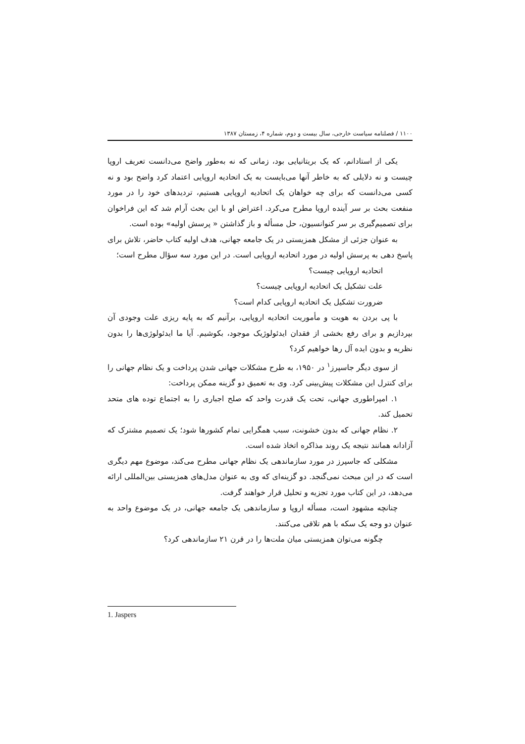۱۱۰۰ / فصلنامه سیاست خارجی، سال بیست و دوم، شماره ۴، زمستان ۱۳۸۷
یکی از استادانم، که یک بریتانیایی بود، زمانی که نه به‌طور واضح می‌دانست تعریف اروپا چیست و نه دلایلی که به خاطر آنها می‌بایست به یک اتحادیه اروپایی اعتماد کرد واضح بود و نه کسی می‌دانست که برای چه خواهان یک اتحادیه اروپایی هستیم، تردیدهای خود را در مورد منفعت بحث بر سر آینده اروپا مطرح می‌کرد. اعتراض او با این بحث آرام شد که این فراخوان برای تصمیم‌گیری بر سر کنوانسیون، حل مسأله و باز گذاشتن « پرسش اولیه» بوده است.
به عنوان جزئی از مشکل همزیستی در یک جامعه جهانی، هدف اولیه کتاب حاضر، تلاش برای پاسخ دهی به پرسش اولیه در مورد اتحادیه اروپایی است. در این مورد سه سؤال مطرح است؛
اتحادیه اروپایی چیست؟
علت تشکیل یک اتحادیه اروپایی چیست؟
ضرورت تشکیل یک اتحادیه اروپایی کدام است؟
با پی بردن به هویت و مأموریت اتحادیه اروپایی، برآنیم که به پایه ریزی علت وجودی آن بپردازیم و برای رفع بخشی از فقدان ایدئولوژیک موجود، بکوشیم. آیا ما ایدئولوژی‌ها را بدون نظریه و بدون ایده آل رها خواهیم کرد؟
از سوی دیگر جاسپرز<sup>۱</sup> در ۱۹۵۰، به طرح مشکلات جهانی شدن پرداخت و یک نظام جهانی را برای کنترل این مشکلات پیش‌بینی کرد. وی به تعمیق دو گزینه ممکن پرداخت:
۱. امپراطوری جهانی، تحت یک قدرت واحد که صلح اجباری را به اجتماع توده های متحد تحمیل کند.
۲. نظام جهانی که بدون خشونت، سبب همگرایی تمام کشورها شود؛ یک تصمیم مشترک که آزادانه همانند نتیجه یک روند مذاکره اتخاذ شده است.
مشکلی که جاسپرز در مورد سازماندهی یک نظام جهانی مطرح می‌کند، موضوع مهم دیگری است که در این مبحث نمی‌گنجد. دو گزینه‌ای که وی به عنوان مدل‌های همزیستی بین‌المللی ارائه می‌دهد، در این کتاب مورد تجزیه و تحلیل قرار خواهند گرفت.
چنانچه مشهود است، مسأله اروپا و سازماندهی یک جامعه جهانی، در یک موضوع واحد به عنوان دو وجه یک سکه با هم تلاقی می‌کنند.
چگونه می‌توان همزیستی میان ملت‌ها را در قرن ۲۱ سازماندهی کرد؟
1. Jaspers